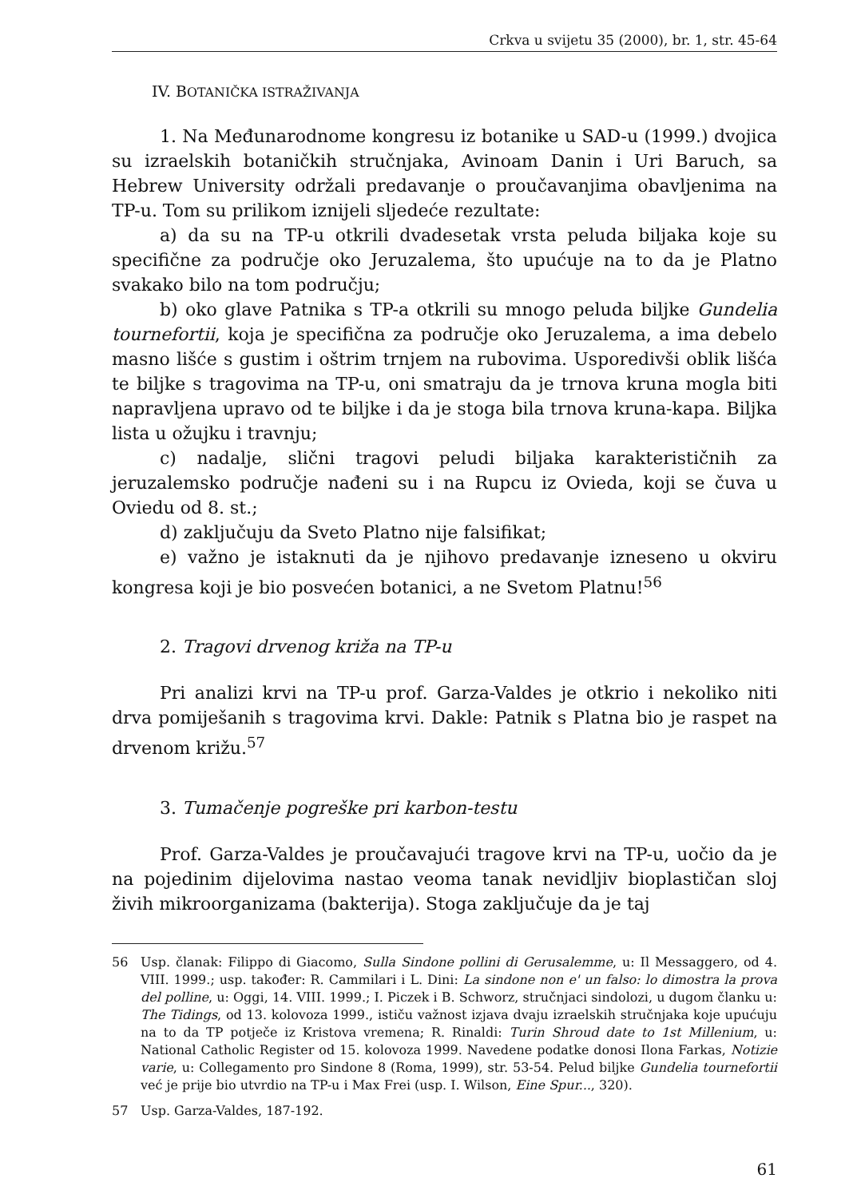Crkva u svijetu 35 (2000), br. 1, str. 45-64
IV. BOTANIČKA ISTRAŽIVANJA
1. Na Međunarodnome kongresu iz botanike u SAD-u (1999.) dvojica su izraelskih botaničkih stručnjaka, Avinoam Danin i Uri Baruch, sa Hebrew University održali predavanje o proučavanjima obavljenima na TP-u. Tom su prilikom iznijeli sljedeće rezultate:
a) da su na TP-u otkrili dvadesetak vrsta peluda biljaka koje su specifične za područje oko Jeruzalema, što upućuje na to da je Platno svakako bilo na tom području;
b) oko glave Patnika s TP-a otkrili su mnogo peluda biljke Gundelia tournefortii, koja je specifična za područje oko Jeruzalema, a ima debelo masno lišće s gustim i oštrim trnjem na rubovima. Usporedivši oblik lišća te biljke s tragovima na TP-u, oni smatraju da je trnova kruna mogla biti napravljena upravo od te biljke i da je stoga bila trnova kruna-kapa. Biljka lista u ožujku i travnju;
c) nadalje, slični tragovi peludi biljaka karakterističnih za jeruzalemsko područje nađeni su i na Rupcu iz Ovieda, koji se čuva u Oviedu od 8. st.;
d) zaključuju da Sveto Platno nije falsifikat;
e) važno je istaknuti da je njihovo predavanje izneseno u okviru kongresa koji je bio posvećen botanici, a ne Svetom Platnu!<sup>56</sup>
2. Tragovi drvenog križa na TP-u
Pri analizi krvi na TP-u prof. Garza-Valdes je otkrio i nekoliko niti drva pomiješanih s tragovima krvi. Dakle: Patnik s Platna bio je raspet na drvenom križu.<sup>57</sup>
3. Tumačenje pogreške pri karbon-testu
Prof. Garza-Valdes je proučavajući tragove krvi na TP-u, uočio da je na pojedinim dijelovima nastao veoma tanak nevidljiv bioplastičan sloj živih mikroorganizama (bakterija). Stoga zaključuje da je taj
56 Usp. članak: Filippo di Giacomo, Sulla Sindone pollini di Gerusalemme, u: Il Messaggero, od 4. VIII. 1999.; usp. također: R. Cammilari i L. Dini: La sindone non e' un falso: lo dimostra la prova del polline, u: Oggi, 14. VIII. 1999.; I. Piczek i B. Schworz, stručnjaci sindolozi, u dugom članku u: The Tidings, od 13. kolovoza 1999., ističu važnost izjava dvaju izraelskih stručnjaka koje upućuju na to da TP potječe iz Kristova vremena; R. Rinaldi: Turin Shroud date to 1st Millenium, u: National Catholic Register od 15. kolovoza 1999. Navedene podatke donosi Ilona Farkas, Notizie varie, u: Collegamento pro Sindone 8 (Roma, 1999), str. 53-54. Pelud biljke Gundelia tournefortii već je prije bio utvrdio na TP-u i Max Frei (usp. I. Wilson, Eine Spur..., 320).
57 Usp. Garza-Valdes, 187-192.
61